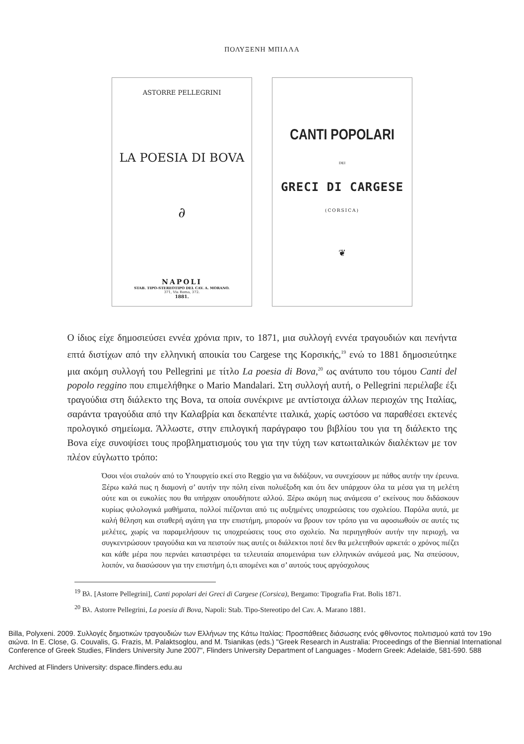ΠΟΛΥΞΕΝΗ ΜΠΙΛΛΑ
ASTORRE PELLEGRINI
LA POESIA DI BOVA
∂
NAPOLI
STAB. TIPO-STEREOTIPO DEL CAV. A. MORANO.
371, Via Roma, 372.
1881.
CANTI POPOLARI
DEI
GRECI DI CARGESE
(CORSICA)
❦
Ο ίδιος είχε δημοσιεύσει εννέα χρόνια πριν, το 1871, μια συλλογή εννέα τραγουδιών και πενήντα επτά διστίχων από την ελληνική αποικία του Cargese της Κορσικής,<sup>19</sup> ενώ το 1881 δημοσιεύτηκε μια ακόμη συλλογή του Pellegrini με τίτλο La poesia di Bova,<sup>20</sup> ως ανάτυπο του τόμου Canti del popolo reggino που επιμελήθηκε ο Mario Mandalari. Στη συλλογή αυτή, ο Pellegrini περιέλαβε έξι τραγούδια στη διάλεκτο της Bova, τα οποία συνέκρινε με αντίστοιχα άλλων περιοχών της Ιταλίας, σαράντα τραγούδια από την Καλαβρία και δεκαπέντε ιταλικά, χωρίς ωστόσο να παραθέσει εκτενές προλογικό σημείωμα. Άλλωστε, στην επιλογική παράγραφο του βιβλίου του για τη διάλεκτο της Bova είχε συνοψίσει τους προβληματισμούς του για την τύχη των κατωιταλικών διαλέκτων με τον πλέον εύγλωττο τρόπο:
Όσοι νέοι σταλούν από το Υπουργείο εκεί στο Reggio για να διδάξουν, να συνεχίσουν με πάθος αυτήν την έρευνα. Ξέρω καλά πως η διαμονή σ’ αυτήν την πόλη είναι πολυέξοδη και ότι δεν υπάρχουν όλα τα μέσα για τη μελέτη ούτε και οι ευκολίες που θα υπήρχαν οπουδήποτε αλλού. Ξέρω ακόμη πως ανάμεσα σ’ εκείνους που διδάσκουν κυρίως φιλολογικά μαθήματα, πολλοί πιέζονται από τις αυξημένες υποχρεώσεις του σχολείου. Παρόλα αυτά, με καλή θέληση και σταθερή αγάπη για την επιστήμη, μπορούν να βρουν τον τρόπο για να αφοσιωθούν σε αυτές τις μελέτες, χωρίς να παραμελήσουν τις υποχρεώσεις τους στο σχολείο. Να περιηγηθούν αυτήν την περιοχή, να συγκεντρώσουν τραγούδια και να πειστούν πως αυτές οι διάλεκτοι ποτέ δεν θα μελετηθούν αρκετά: ο χρόνος πιέζει και κάθε μέρα που περνάει καταστρέφει τα τελευταία απομεινάρια των ελληνικών ανάμεσά μας. Να σπεύσουν, λοιπόν, να διασώσουν για την επιστήμη ό,τι απομένει και σ’ αυτούς τους αργόσχολους
<sup>19</sup> Βλ. [Astorre Pellegrini], Canti popolari dei Greci di Cargese (Corsica), Bergamo: Tipografia Frat. Bolis 1871.
<sup>20</sup> Βλ. Astorre Pellegrini, La poesia di Bova, Napoli: Stab. Tipo-Stereotipo del Cav. A. Marano 1881.
Billa, Polyxeni. 2009. Συλλογές δημοτικών τραγουδιών των Ελλήνων της Κάτω Ιταλίας: Προσπάθειες διάσωσης ενός φθίνοντος πολιτισμού κατά τον 19ο αιώνα. In E. Close, G. Couvalis, G. Frazis, M. Palaktsoglou, and M. Tsianikas (eds.) "Greek Research in Australia: Proceedings of the Biennial International Conference of Greek Studies, Flinders University June 2007", Flinders University Department of Languages - Modern Greek: Adelaide, 581-590. 588
Archived at Flinders University: dspace.flinders.edu.au